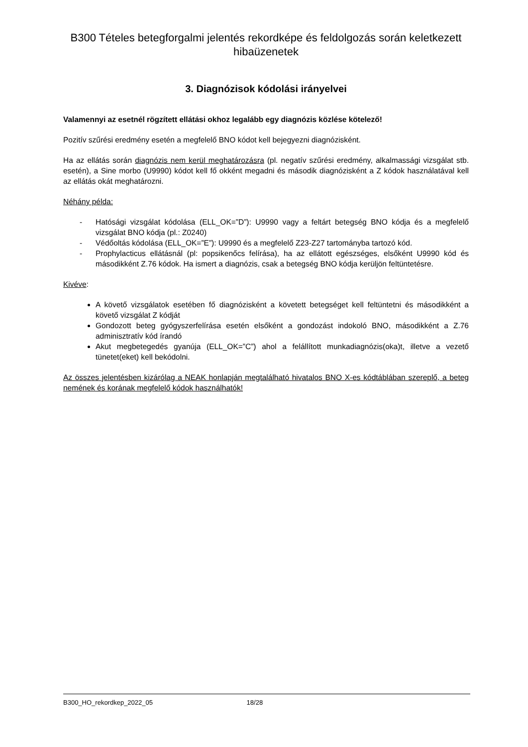B300 Tételes betegforgalmi jelentés rekordképe és feldolgozás során keletkezett hibaüzenetek
3. Diagnózisok kódolási irányelvei
Valamennyi az esetnél rögzített ellátási okhoz legalább egy diagnózis közlése kötelező!
Pozitív szűrési eredmény esetén a megfelelő BNO kódot kell bejegyezni diagnózisként.
Ha az ellátás során diagnózis nem kerül meghatározásra (pl. negatív szűrési eredmény, alkalmassági vizsgálat stb. esetén), a Sine morbo (U9990) kódot kell fő okként megadni és második diagnózisként a Z kódok használatával kell az ellátás okát meghatározni.
Néhány példa:
- Hatósági vizsgálat kódolása (ELL_OK=”D”): U9990 vagy a feltárt betegség BNO kódja és a megfelelő vizsgálat BNO kódja (pl.: Z0240)
- Védőoltás kódolása (ELL_OK=”E”): U9990 és a megfelelő Z23-Z27 tartományba tartozó kód.
- Prophylacticus ellátásnál (pl: popsikenőcs felírása), ha az ellátott egészséges, elsőként U9990 kód és másodikként Z.76 kódok. Ha ismert a diagnózis, csak a betegség BNO kódja kerüljön feltüntetésre.
Kivéve:
A követő vizsgálatok esetében fő diagnózisként a követett betegséget kell feltüntetni és másodikként a követő vizsgálat Z kódját
Gondozott beteg gyógyszerfelírása esetén elsőként a gondozást indokoló BNO, másodikként a Z.76 adminisztratív kód írandó
Akut megbetegedés gyanúja (ELL_OK=”C”) ahol a felállított munkadiagnózis(oka)t, illetve a vezető tünetet(eket) kell bekódolni.
Az összes jelentésben kizárólag a NEAK honlapján megtalálható hivatalos BNO X-es kódtáblában szereplő, a beteg nemének és korának megfelelő kódok használhatók!
B300_HO_rekordkep_2022_05 18/28